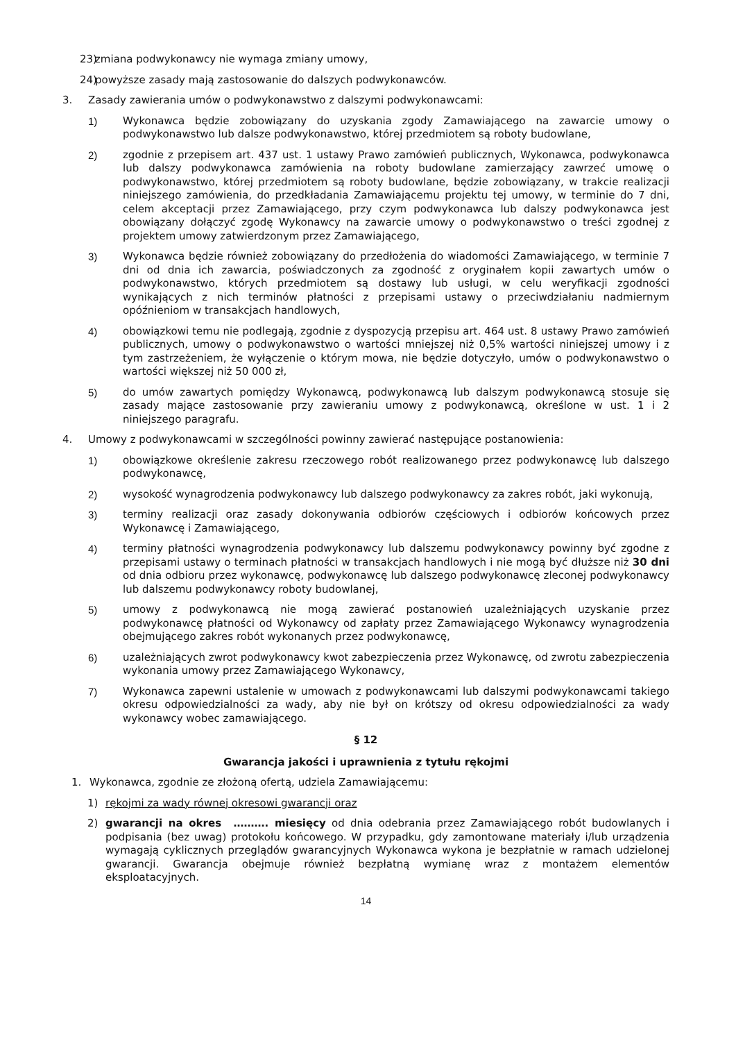23) zmiana podwykonawcy nie wymaga zmiany umowy,
24) powyższe zasady mają zastosowanie do dalszych podwykonawców.
3. Zasady zawierania umów o podwykonawstwo z dalszymi podwykonawcami:
1) Wykonawca będzie zobowiązany do uzyskania zgody Zamawiającego na zawarcie umowy o podwykonawstwo lub dalsze podwykonawstwo, której przedmiotem są roboty budowlane,
2) zgodnie z przepisem art. 437 ust. 1 ustawy Prawo zamówień publicznych, Wykonawca, podwykonawca lub dalszy podwykonawca zamówienia na roboty budowlane zamierzający zawrzeć umowę o podwykonawstwo, której przedmiotem są roboty budowlane, będzie zobowiązany, w trakcie realizacji niniejszego zamówienia, do przedkładania Zamawiającemu projektu tej umowy, w terminie do 7 dni, celem akceptacji przez Zamawiającego, przy czym podwykonawca lub dalszy podwykonawca jest obowiązany dołączyć zgodę Wykonawcy na zawarcie umowy o podwykonawstwo o treści zgodnej z projektem umowy zatwierdzonym przez Zamawiającego,
3) Wykonawca będzie również zobowiązany do przedłożenia do wiadomości Zamawiającego, w terminie 7 dni od dnia ich zawarcia, poświadczonych za zgodność z oryginałem kopii zawartych umów o podwykonawstwo, których przedmiotem są dostawy lub usługi, w celu weryfikacji zgodności wynikających z nich terminów płatności z przepisami ustawy o przeciwdziałaniu nadmiernym opóźnieniom w transakcjach handlowych,
4) obowiązkowi temu nie podlegają, zgodnie z dyspozycją przepisu art. 464 ust. 8 ustawy Prawo zamówień publicznych, umowy o podwykonawstwo o wartości mniejszej niż 0,5% wartości niniejszej umowy i z tym zastrzeżeniem, że wyłączenie o którym mowa, nie będzie dotyczyło, umów o podwykonawstwo o wartości większej niż 50 000 zł,
5) do umów zawartych pomiędzy Wykonawcą, podwykonawcą lub dalszym podwykonawcą stosuje się zasady mające zastosowanie przy zawieraniu umowy z podwykonawcą, określone w ust. 1 i 2 niniejszego paragrafu.
4. Umowy z podwykonawcami w szczególności powinny zawierać następujące postanowienia:
1) obowiązkowe określenie zakresu rzeczowego robót realizowanego przez podwykonawcę lub dalszego podwykonawcę,
2) wysokość wynagrodzenia podwykonawcy lub dalszego podwykonawcy za zakres robót, jaki wykonują,
3) terminy realizacji oraz zasady dokonywania odbiorów częściowych i odbiorów końcowych przez Wykonawcę i Zamawiającego,
4) terminy płatności wynagrodzenia podwykonawcy lub dalszemu podwykonawcy powinny być zgodne z przepisami ustawy o terminach płatności w transakcjach handlowych i nie mogą być dłuższe niż 30 dni od dnia odbioru przez wykonawcę, podwykonawcę lub dalszego podwykonawcę zleconej podwykonawcy lub dalszemu podwykonawcy roboty budowlanej,
5) umowy z podwykonawcą nie mogą zawierać postanowień uzależniających uzyskanie przez podwykonawcę płatności od Wykonawcy od zapłaty przez Zamawiającego Wykonawcy wynagrodzenia obejmującego zakres robót wykonanych przez podwykonawcę,
6) uzależniających zwrot podwykonawcy kwot zabezpieczenia przez Wykonawcę, od zwrotu zabezpieczenia wykonania umowy przez Zamawiającego Wykonawcy,
7) Wykonawca zapewni ustalenie w umowach z podwykonawcami lub dalszymi podwykonawcami takiego okresu odpowiedzialności za wady, aby nie był on krótszy od okresu odpowiedzialności za wady wykonawcy wobec zamawiającego.
§ 12
Gwarancja jakości i uprawnienia z tytułu rękojmi
1. Wykonawca, zgodnie ze złożoną ofertą, udziela Zamawiającemu:
1) rękojmi za wady równej okresowi gwarancji oraz
2) gwarancji na okres ………. miesięcy od dnia odebrania przez Zamawiającego robót budowlanych i podpisania (bez uwag) protokołu końcowego. W przypadku, gdy zamontowane materiały i/lub urządzenia wymagają cyklicznych przeglądów gwarancyjnych Wykonawca wykona je bezpłatnie w ramach udzielonej gwarancji. Gwarancja obejmuje również bezpłatną wymianę wraz z montażem elementów eksploatacyjnych.
14